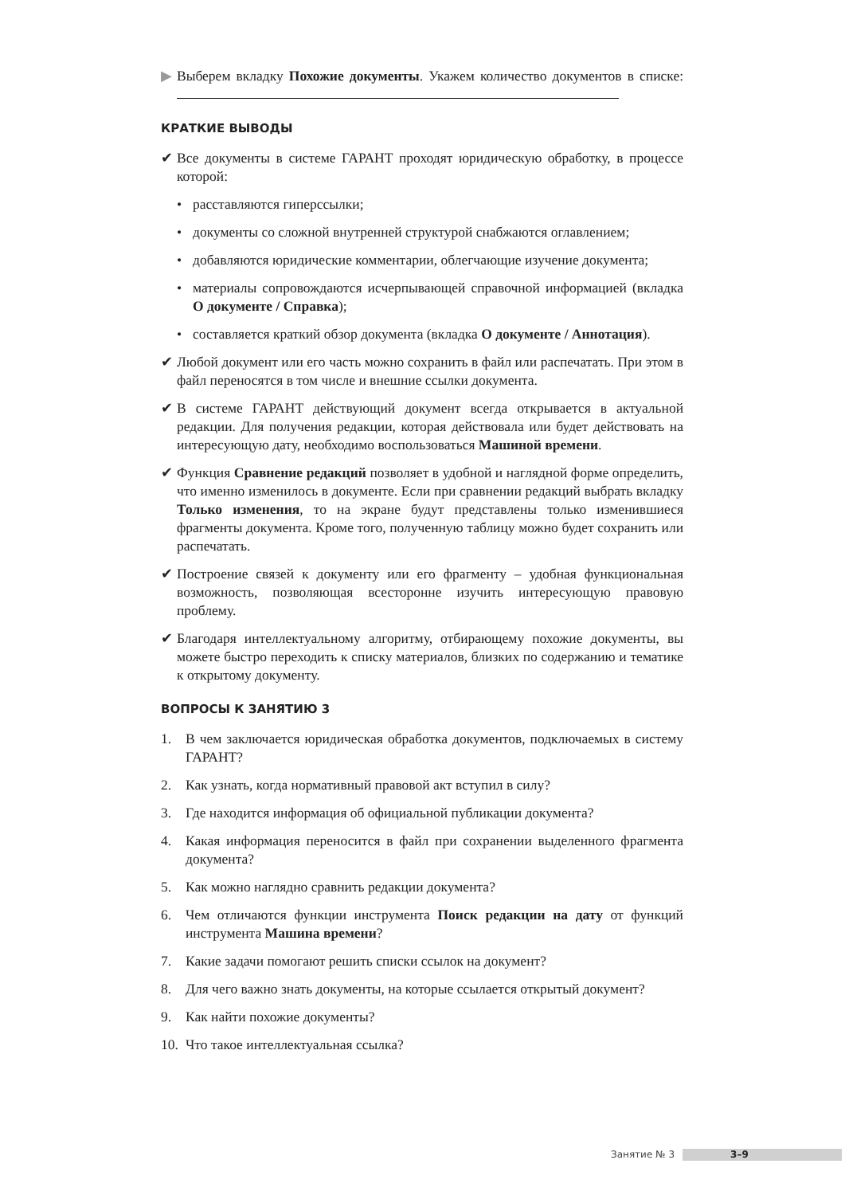▶ Выберем вкладку Похожие документы. Укажем количество документов в списке:
КРАТКИЕ ВЫВОДЫ
✔ Все документы в системе ГАРАНТ проходят юридическую обработку, в процессе которой:
• расставляются гиперссылки;
• документы со сложной внутренней структурой снабжаются оглавлением;
• добавляются юридические комментарии, облегчающие изучение документа;
• материалы сопровождаются исчерпывающей справочной информацией (вкладка О документе / Справка);
• составляется краткий обзор документа (вкладка О документе / Аннотация).
✔ Любой документ или его часть можно сохранить в файл или распечатать. При этом в файл переносятся в том числе и внешние ссылки документа.
✔ В системе ГАРАНТ действующий документ всегда открывается в актуальной редакции. Для получения редакции, которая действовала или будет действовать на интересующую дату, необходимо воспользоваться Машиной времени.
✔ Функция Сравнение редакций позволяет в удобной и наглядной форме определить, что именно изменилось в документе. Если при сравнении редакций выбрать вкладку Только изменения, то на экране будут представлены только изменившиеся фрагменты документа. Кроме того, полученную таблицу можно будет сохранить или распечатать.
✔ Построение связей к документу или его фрагменту – удобная функциональная возможность, позволяющая всесторонне изучить интересующую правовую проблему.
✔ Благодаря интеллектуальному алгоритму, отбирающему похожие документы, вы можете быстро переходить к списку материалов, близких по содержанию и тематике к открытому документу.
ВОПРОСЫ К ЗАНЯТИЮ 3
1. В чем заключается юридическая обработка документов, подключаемых в систему ГАРАНТ?
2. Как узнать, когда нормативный правовой акт вступил в силу?
3. Где находится информация об официальной публикации документа?
4. Какая информация переносится в файл при сохранении выделенного фрагмента документа?
5. Как можно наглядно сравнить редакции документа?
6. Чем отличаются функции инструмента Поиск редакции на дату от функций инструмента Машина времени?
7. Какие задачи помогают решить списки ссылок на документ?
8. Для чего важно знать документы, на которые ссылается открытый документ?
9. Как найти похожие документы?
10. Что такое интеллектуальная ссылка?
Занятие № 3 3–9